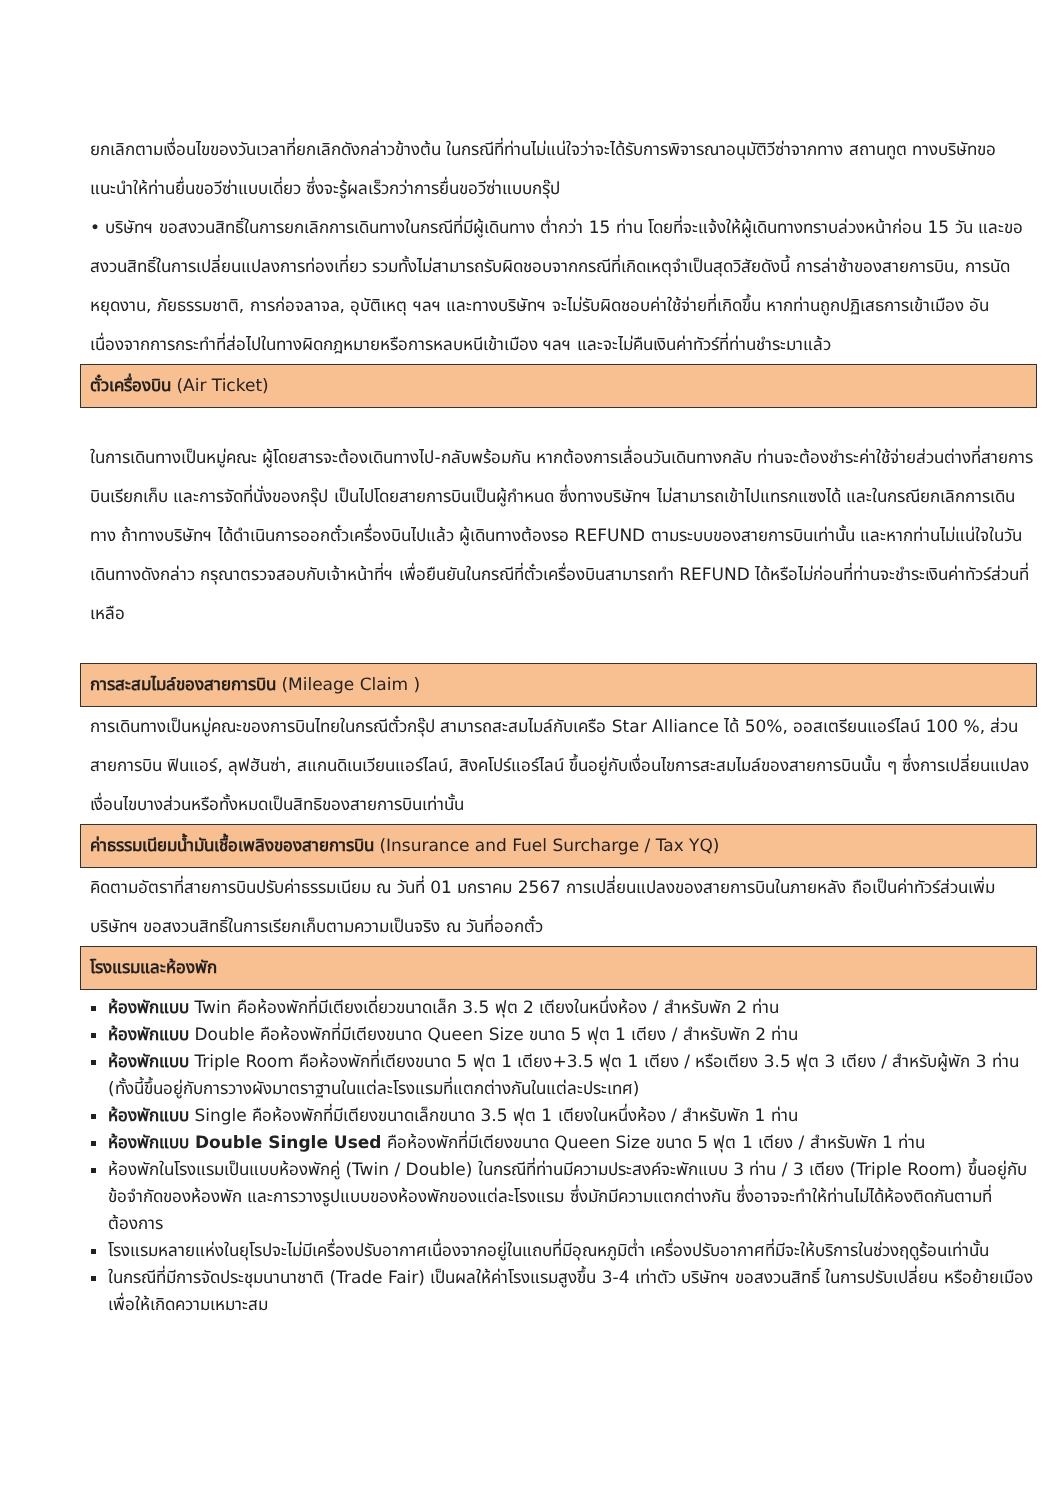ยกเลิกตามเงื่อนไขของวันเวลาที่ยกเลิกดังกล่าวข้างต้น ในกรณีที่ท่านไม่แน่ใจว่าจะได้รับการพิจารณาอนุมัติวีซ่าจากทาง สถานทูต ทางบริษัทขอแนะนำให้ท่านยื่นขอวีซ่าแบบเดี่ยว ซึ่งจะรู้ผลเร็วกว่าการยื่นขอวีซ่าแบบกรุ๊ป
• บริษัทฯ ขอสงวนสิทธิ์ในการยกเลิกการเดินทางในกรณีที่มีผู้เดินทาง ต่ำกว่า 15 ท่าน โดยที่จะแจ้งให้ผู้เดินทางทราบล่วงหน้าก่อน 15 วัน และขอสงวนสิทธิ์ในการเปลี่ยนแปลงการท่องเที่ยว รวมทั้งไม่สามารถรับผิดชอบจากกรณีที่เกิดเหตุจำเป็นสุดวิสัยดังนี้ การล่าช้าของสายการบิน, การนัดหยุดงาน, ภัยธรรมชาติ, การก่อจลาจล, อุบัติเหตุ ฯลฯ และทางบริษัทฯ จะไม่รับผิดชอบค่าใช้จ่ายที่เกิดขึ้น หากท่านถูกปฏิเสธการเข้าเมือง อันเนื่องจากการกระทำที่ส่อไปในทางผิดกฎหมายหรือการหลบหนีเข้าเมือง ฯลฯ และจะไม่คืนเงินค่าทัวร์ที่ท่านชำระมาแล้ว
ตั๋วเครื่องบิน (Air Ticket)
ในการเดินทางเป็นหมู่คณะ ผู้โดยสารจะต้องเดินทางไป-กลับพร้อมกัน หากต้องการเลื่อนวันเดินทางกลับ ท่านจะต้องชำระค่าใช้จ่ายส่วนต่างที่สายการบินเรียกเก็บ และการจัดที่นั่งของกรุ๊ป เป็นไปโดยสายการบินเป็นผู้กำหนด ซึ่งทางบริษัทฯ ไม่สามารถเข้าไปแทรกแซงได้ และในกรณียกเลิกการเดินทาง ถ้าทางบริษัทฯ ได้ดำเนินการออกตั๋วเครื่องบินไปแล้ว ผู้เดินทางต้องรอ REFUND ตามระบบของสายการบินเท่านั้น และหากท่านไม่แน่ใจในวันเดินทางดังกล่าว กรุณาตรวจสอบกับเจ้าหน้าที่ฯ เพื่อยืนยันในกรณีที่ตั๋วเครื่องบินสามารถทำ REFUND ได้หรือไม่ก่อนที่ท่านจะชำระเงินค่าทัวร์ส่วนที่เหลือ
การสะสมไมล์ของสายการบิน (Mileage Claim )
การเดินทางเป็นหมู่คณะของการบินไทยในกรณีตั๋วกรุ๊ป สามารถสะสมไมล์กับเครือ Star Alliance ได้ 50%, ออสเตรียนแอร์ไลน์ 100 %, ส่วนสายการบิน ฟินแอร์, ลุฟฮันซ่า, สแกนดิเนเวียนแอร์ไลน์, สิงคโปร์แอร์ไลน์ ขึ้นอยู่กับเงื่อนไขการสะสมไมล์ของสายการบินนั้น ๆ ซึ่งการเปลี่ยนแปลงเงื่อนไขบางส่วนหรือทั้งหมดเป็นสิทธิของสายการบินเท่านั้น
ค่าธรรมเนียมน้ำมันเชื้อเพลิงของสายการบิน (Insurance and Fuel Surcharge / Tax YQ)
คิดตามอัตราที่สายการบินปรับค่าธรรมเนียม ณ วันที่ 01 มกราคม 2567 การเปลี่ยนแปลงของสายการบินในภายหลัง ถือเป็นค่าทัวร์ส่วนเพิ่ม บริษัทฯ ขอสงวนสิทธิ์ในการเรียกเก็บตามความเป็นจริง ณ วันที่ออกตั๋ว
โรงแรมและห้องพัก
ห้องพักแบบ Twin คือห้องพักที่มีเตียงเดี่ยวขนาดเล็ก 3.5 ฟุต 2 เตียงในหนึ่งห้อง / สำหรับพัก 2 ท่าน
ห้องพักแบบ Double คือห้องพักที่มีเตียงขนาด Queen Size ขนาด 5 ฟุต 1 เตียง / สำหรับพัก 2 ท่าน
ห้องพักแบบ Triple Room คือห้องพักที่เตียงขนาด 5 ฟุต 1 เตียง+3.5 ฟุต 1 เตียง / หรือเตียง 3.5 ฟุต 3 เตียง / สำหรับผู้พัก 3 ท่าน (ทั้งนี้ขึ้นอยู่กับการวางผังมาตราฐานในแต่ละโรงแรมที่แตกต่างกันในแต่ละประเทศ)
ห้องพักแบบ Single คือห้องพักที่มีเตียงขนาดเล็กขนาด 3.5 ฟุต 1 เตียงในหนึ่งห้อง / สำหรับพัก 1 ท่าน
ห้องพักแบบ Double Single Used คือห้องพักที่มีเตียงขนาด Queen Size ขนาด 5 ฟุต 1 เตียง / สำหรับพัก 1 ท่าน
ห้องพักในโรงแรมเป็นแบบห้องพักคู่ (Twin / Double) ในกรณีที่ท่านมีความประสงค์จะพักแบบ 3 ท่าน / 3 เตียง (Triple Room) ขึ้นอยู่กับข้อจำกัดของห้องพัก และการวางรูปแบบของห้องพักของแต่ละโรงแรม ซึ่งมักมีความแตกต่างกัน ซึ่งอาจจะทำให้ท่านไม่ได้ห้องติดกันตามที่ต้องการ
โรงแรมหลายแห่งในยุโรปจะไม่มีเครื่องปรับอากาศเนื่องจากอยู่ในแถบที่มีอุณหภูมิต่ำ เครื่องปรับอากาศที่มีจะให้บริการในช่วงฤดูร้อนเท่านั้น
ในกรณีที่มีการจัดประชุมนานาชาติ (Trade Fair) เป็นผลให้ค่าโรงแรมสูงขึ้น 3-4 เท่าตัว บริษัทฯ ขอสงวนสิทธิ์ ในการปรับเปลี่ยน หรือย้ายเมืองเพื่อให้เกิดความเหมาะสม